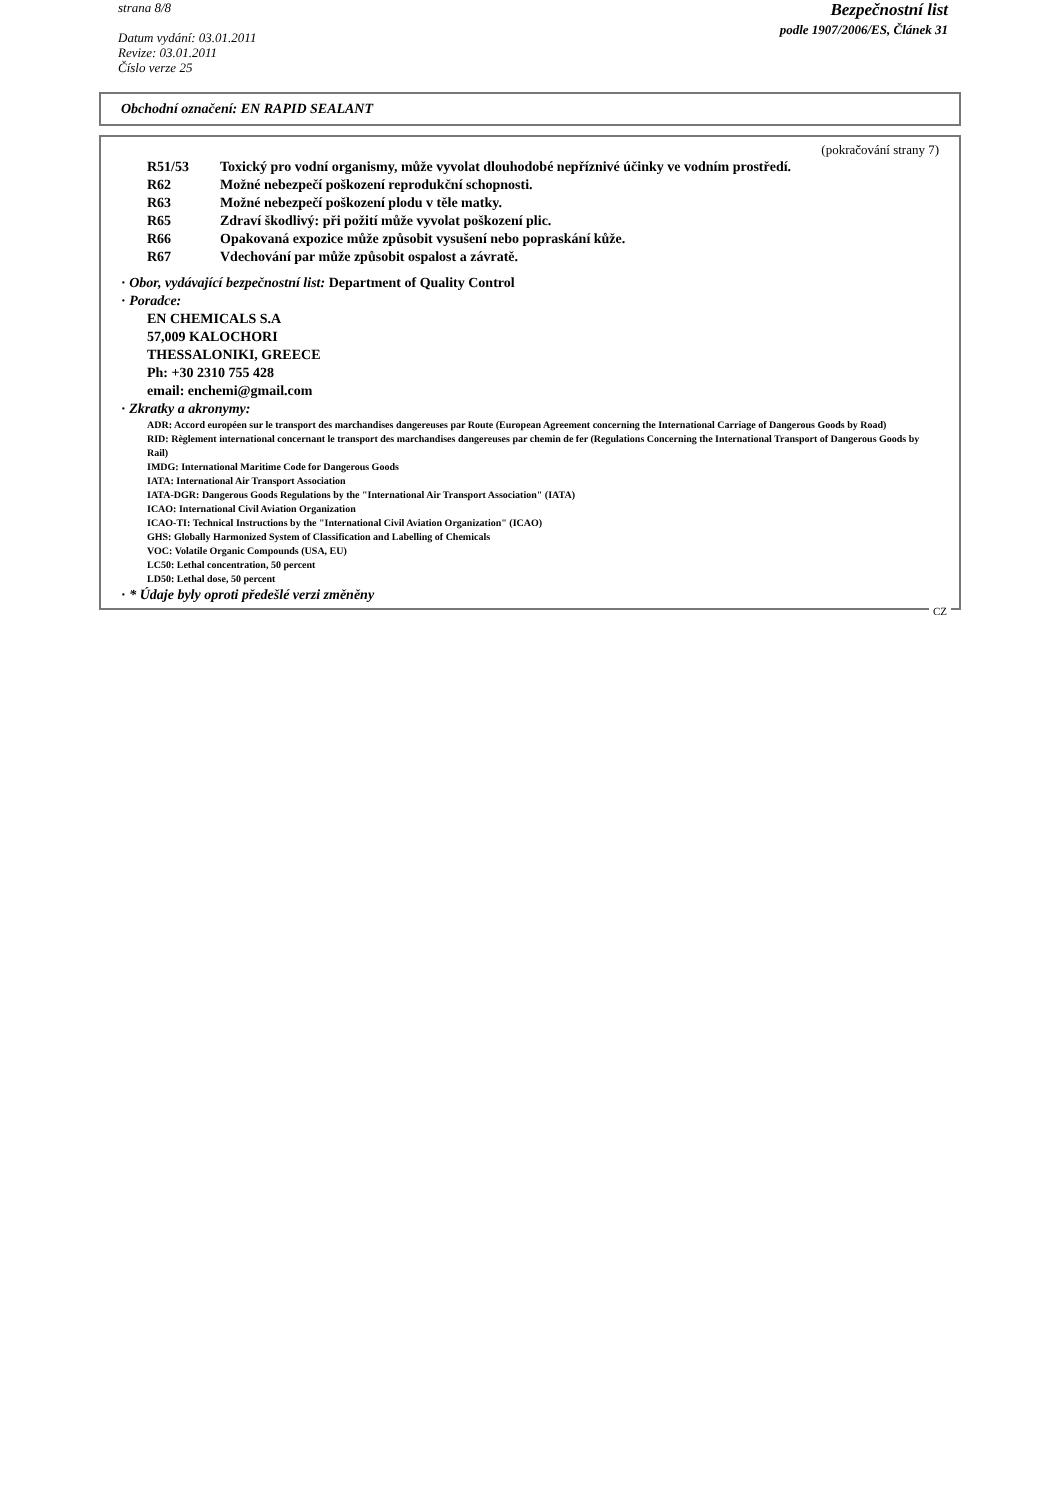strana 8/8
Datum vydání: 03.01.2011
Revize: 03.01.2011
Číslo verze 25
Bezpečnostní list
podle 1907/2006/ES, Článek 31
Obchodní označení: EN RAPID SEALANT
(pokračování strany 7)
R51/53 Toxický pro vodní organismy, může vyvolat dlouhodobé nepříznivé účinky ve vodním prostředí.
R62 Možné nebezpečí poškození reprodukční schopnosti.
R63 Možné nebezpečí poškození plodu v těle matky.
R65 Zdraví škodlivý: při požití může vyvolat poškození plic.
R66 Opakovaná expozice může způsobit vysušení nebo popraskání kůže.
R67 Vdechování par může způsobit ospalost a závratě.
· Obor, vydávající bezpečnostní list: Department of Quality Control
· Poradce:
EN CHEMICALS S.A
57,009 KALOCHORI
THESSALONIKI, GREECE
Ph: +30 2310 755 428
email: enchemi@gmail.com
· Zkratky a akronymy:
ADR: Accord européen sur le transport des marchandises dangereuses par Route (European Agreement concerning the International Carriage of Dangerous Goods by Road)
RID: Règlement international concernant le transport des marchandises dangereuses par chemin de fer (Regulations Concerning the International Transport of Dangerous Goods by Rail)
IMDG: International Maritime Code for Dangerous Goods
IATA: International Air Transport Association
IATA-DGR: Dangerous Goods Regulations by the "International Air Transport Association" (IATA)
ICAO: International Civil Aviation Organization
ICAO-TI: Technical Instructions by the "International Civil Aviation Organization" (ICAO)
GHS: Globally Harmonized System of Classification and Labelling of Chemicals
VOC: Volatile Organic Compounds (USA, EU)
LC50: Lethal concentration, 50 percent
LD50: Lethal dose, 50 percent
· * Údaje byly oproti předešlé verzi změněny
CZ